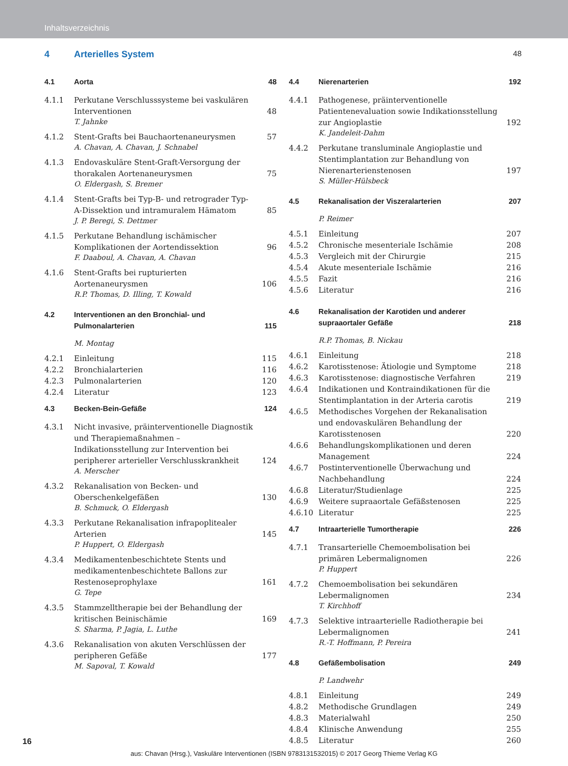Inhaltsverzeichnis
4 Arterielles System 48
4.1 Aorta 48
4.1.1 Perkutane Verschlusssysteme bei vaskulären Interventionen 48
T. Jahnke
4.1.2 Stent-Grafts bei Bauchaortenaneurysmen 57
A. Chavan, A. Chavan, J. Schnabel
4.1.3 Endovaskuläre Stent-Graft-Versorgung der thorakalen Aortenaneurysmen 75
O. Eldergash, S. Bremer
4.1.4 Stent-Grafts bei Typ-B- und retrograder Typ-A-Dissektion und intramuralem Hämatom 85
J. P. Beregi, S. Dettmer
4.1.5 Perkutane Behandlung ischämischer Komplikationen der Aortendissektion 96
F. Daaboul, A. Chavan, A. Chavan
4.1.6 Stent-Grafts bei rupturierten Aortenaneurysmen 106
R.P. Thomas, D. Illing, T. Kowald
4.2 Interventionen an den Bronchial- und Pulmonalarterien 115
M. Montag
4.2.1 Einleitung 115
4.2.2 Bronchialarterien 116
4.2.3 Pulmonalarterien 120
4.2.4 Literatur 123
4.3 Becken-Bein-Gefäße 124
4.3.1 Nicht invasive, präinterventionelle Diagnostik und Therapiemaßnahmen – Indikationsstellung zur Intervention bei peripherer arterieller Verschlusskrankheit 124
A. Merscher
4.3.2 Rekanalisation von Becken- und Oberschenkelgefäßen 130
B. Schmuck, O. Eldergash
4.3.3 Perkutane Rekanalisation infrapoplitealer Arterien 145
P. Huppert, O. Eldergash
4.3.4 Medikamentenbeschichtete Stents und medikamentenbeschichtete Ballons zur Restenoseprophylaxe 161
G. Tepe
4.3.5 Stammzelltherapie bei der Behandlung der kritischen Beinischämie 169
S. Sharma, P. Jagia, L. Luthe
4.3.6 Rekanalisation von akuten Verschlüssen der peripheren Gefäße 177
M. Sapoval, T. Kowald
4.4 Nierenarterien 192
4.4.1 Pathogenese, präinterventionelle Patientenevaluation sowie Indikationsstellung zur Angioplastie 192
K. Jandeleit-Dahm
4.4.2 Perkutane transluminale Angioplastie und Stentimplantation zur Behandlung von Nierenarterienstenosen 197
S. Müller-Hülsbeck
4.5 Rekanalisation der Viszeralarterien 207
P. Reimer
4.5.1 Einleitung 207
4.5.2 Chronische mesenteriale Ischämie 208
4.5.3 Vergleich mit der Chirurgie 215
4.5.4 Akute mesenteriale Ischämie 216
4.5.5 Fazit 216
4.5.6 Literatur 216
4.6 Rekanalisation der Karotiden und anderer supraaortaler Gefäße 218
R.P. Thomas, B. Nickau
4.6.1 Einleitung 218
4.6.2 Karotisstenose: Ätiologie und Symptome 218
4.6.3 Karotisstenose: diagnostische Verfahren 219
4.6.4 Indikationen und Kontraindikationen für die Stentimplantation in der Arteria carotis 219
4.6.5 Methodisches Vorgehen der Rekanalisation und endovaskulären Behandlung der Karotisstenosen 220
4.6.6 Behandlungskomplikationen und deren Management 224
4.6.7 Postinterventionelle Überwachung und Nachbehandlung 224
4.6.8 Literatur/Studienlage 225
4.6.9 Weitere supraaortale Gefäßstenosen 225
4.6.10 Literatur 225
4.7 Intraarterielle Tumortherapie 226
4.7.1 Transarterielle Chemoembolisation bei primären Lebermalignomen 226
P. Huppert
4.7.2 Chemoembolisation bei sekundären Lebermalignomen 234
T. Kirchhoff
4.7.3 Selektive intraarterielle Radiotherapie bei Lebermalignomen 241
R.-T. Hoffmann, P. Pereira
4.8 Gefäßembolisation 249
P. Landwehr
4.8.1 Einleitung 249
4.8.2 Methodische Grundlagen 249
4.8.3 Materialwahl 250
4.8.4 Klinische Anwendung 255
4.8.5 Literatur 260
16
aus: Chavan (Hrsg.), Vaskuläre Interventionen (ISBN 9783131532015) © 2017 Georg Thieme Verlag KG